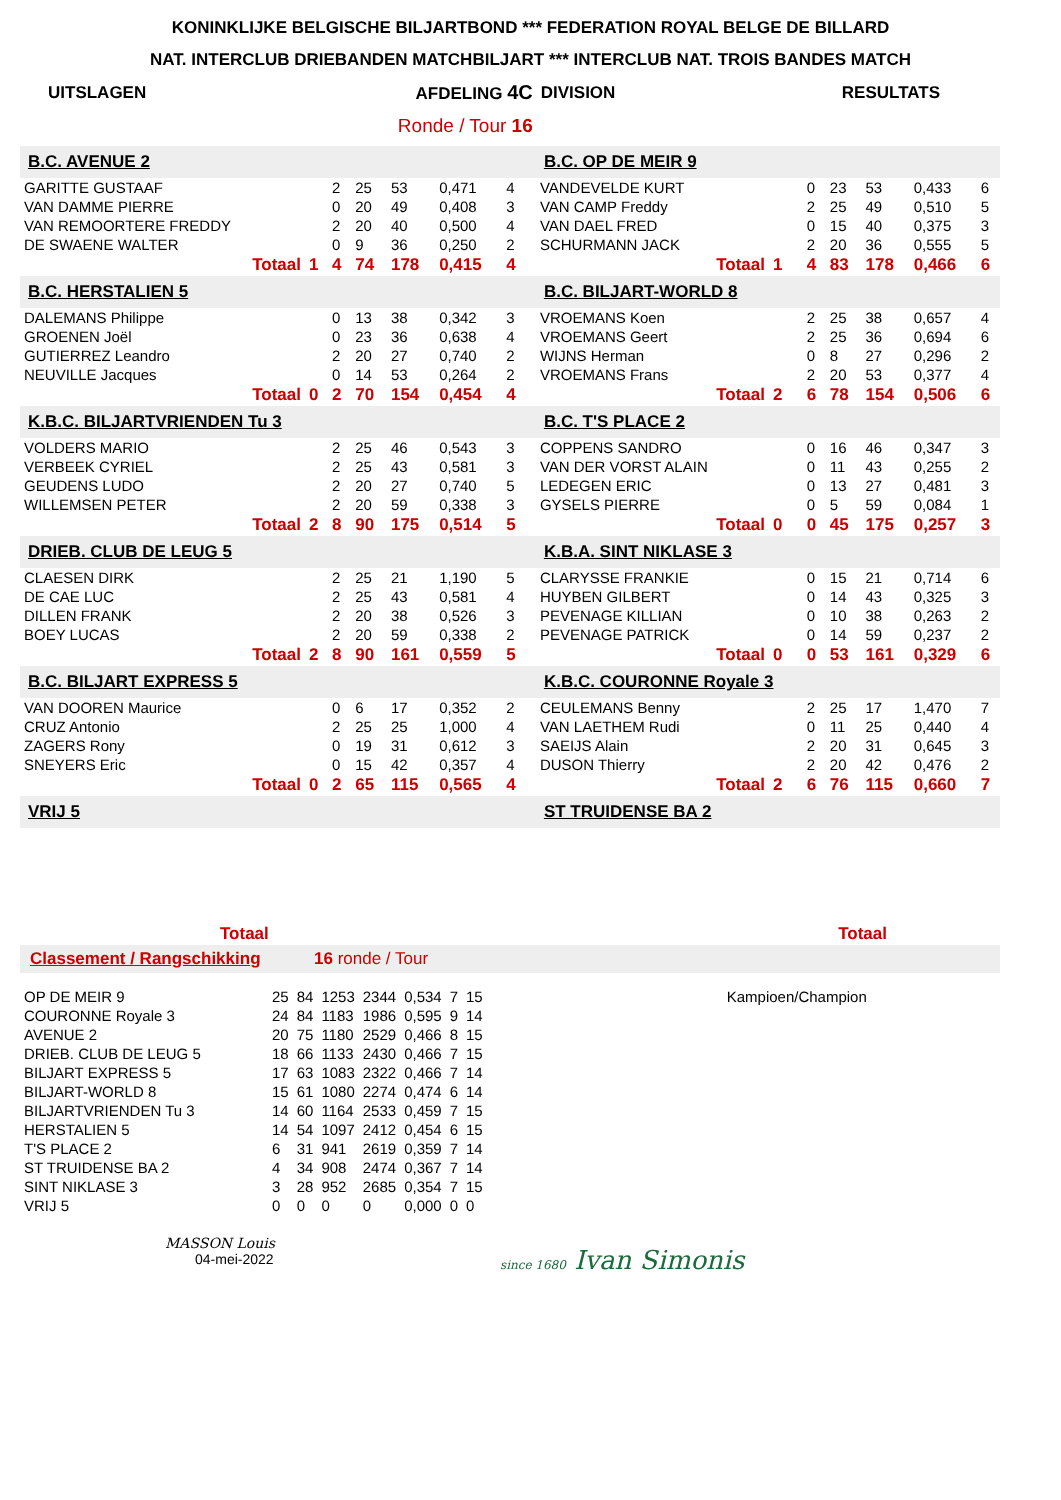KONINKLIJKE BELGISCHE BILJARTBOND *** FEDERATION ROYAL BELGE DE BILLARD
NAT. INTERCLUB DRIEBANDEN MATCHBILJART *** INTERCLUB NAT. TROIS BANDES MATCH
| UITSLAGEN | AFDELING 4C | DIVISION | RESULTATS |
| | Ronde / Tour 16 | | |
| B.C. AVENUE 2 | | | | | | | | B.C. OP DE MEIR 9 | | | | | | | |
| GARITTE GUSTAAF | | 2 | 25 | 53 | 0,471 | 4 | | VANDEVELDE KURT | | | 0 | 23 | 53 | 0,433 | 6 |
| VAN DAMME PIERRE | | 0 | 20 | 49 | 0,408 | 3 | | VAN CAMP Freddy | | | 2 | 25 | 49 | 0,510 | 5 |
| VAN REMOORTERE FREDDY | | 2 | 20 | 40 | 0,500 | 4 | | VAN DAEL FRED | | | 0 | 15 | 40 | 0,375 | 3 |
| DE SWAENE WALTER | | 0 | 9 | 36 | 0,250 | 2 | | SCHURMANN JACK | | | 2 | 20 | 36 | 0,555 | 5 |
| Totaal | 1 | 4 | 74 | 178 | 0,415 | 4 | | Totaal | 1 | | 4 | 83 | 178 | 0,466 | 6 |
| B.C. HERSTALIEN 5 | | | | | | | | B.C. BILJART-WORLD 8 | | | | | | | |
| DALEMANS Philippe | | 0 | 13 | 38 | 0,342 | 3 | | VROEMANS Koen | | | 2 | 25 | 38 | 0,657 | 4 |
| GROENEN Joël | | 0 | 23 | 36 | 0,638 | 4 | | VROEMANS Geert | | | 2 | 25 | 36 | 0,694 | 6 |
| GUTIERREZ Leandro | | 2 | 20 | 27 | 0,740 | 2 | | WIJNS Herman | | | 0 | 8 | 27 | 0,296 | 2 |
| NEUVILLE Jacques | | 0 | 14 | 53 | 0,264 | 2 | | VROEMANS Frans | | | 2 | 20 | 53 | 0,377 | 4 |
| Totaal | 0 | 2 | 70 | 154 | 0,454 | 4 | | Totaal | 2 | | 6 | 78 | 154 | 0,506 | 6 |
| K.B.C. BILJARTVRIENDEN Tu 3 | | | | | | | | B.C. T'S PLACE 2 | | | | | | | |
| VOLDERS MARIO | | 2 | 25 | 46 | 0,543 | 3 | | COPPENS SANDRO | | | 0 | 16 | 46 | 0,347 | 3 |
| VERBEEK CYRIEL | | 2 | 25 | 43 | 0,581 | 3 | | VAN DER VORST ALAIN | | | 0 | 11 | 43 | 0,255 | 2 |
| GEUDENS LUDO | | 2 | 20 | 27 | 0,740 | 5 | | LEDEGEN ERIC | | | 0 | 13 | 27 | 0,481 | 3 |
| WILLEMSEN PETER | | 2 | 20 | 59 | 0,338 | 3 | | GYSELS PIERRE | | | 0 | 5 | 59 | 0,084 | 1 |
| Totaal | 2 | 8 | 90 | 175 | 0,514 | 5 | | Totaal | 0 | | 0 | 45 | 175 | 0,257 | 3 |
| DRIEB. CLUB DE LEUG 5 | | | | | | | | K.B.A. SINT NIKLASE 3 | | | | | | | |
| CLAESEN DIRK | | 2 | 25 | 21 | 1,190 | 5 | | CLARYSSE FRANKIE | | | 0 | 15 | 21 | 0,714 | 6 |
| DE CAE LUC | | 2 | 25 | 43 | 0,581 | 4 | | HUYBEN GILBERT | | | 0 | 14 | 43 | 0,325 | 3 |
| DILLEN FRANK | | 2 | 20 | 38 | 0,526 | 3 | | PEVENAGE KILLIAN | | | 0 | 10 | 38 | 0,263 | 2 |
| BOEY LUCAS | | 2 | 20 | 59 | 0,338 | 2 | | PEVENAGE PATRICK | | | 0 | 14 | 59 | 0,237 | 2 |
| Totaal | 2 | 8 | 90 | 161 | 0,559 | 5 | | Totaal | 0 | | 0 | 53 | 161 | 0,329 | 6 |
| B.C. BILJART EXPRESS 5 | | | | | | | | K.B.C. COURONNE Royale 3 | | | | | | | |
| VAN DOOREN Maurice | | 0 | 6 | 17 | 0,352 | 2 | | CEULEMANS Benny | | | 2 | 25 | 17 | 1,470 | 7 |
| CRUZ Antonio | | 2 | 25 | 25 | 1,000 | 4 | | VAN LAETHEM Rudi | | | 0 | 11 | 25 | 0,440 | 4 |
| ZAGERS Rony | | 0 | 19 | 31 | 0,612 | 3 | | SAEIJS Alain | | | 2 | 20 | 31 | 0,645 | 3 |
| SNEYERS Eric | | 0 | 15 | 42 | 0,357 | 4 | | DUSON Thierry | | | 2 | 20 | 42 | 0,476 | 2 |
| Totaal | 0 | 2 | 65 | 115 | 0,565 | 4 | | Totaal | 2 | | 6 | 76 | 115 | 0,660 | 7 |
| VRIJ 5 | | | | | | | | ST TRUIDENSE BA 2 | | | | | | | |
| Totaal | Totaal |
| Classement / Rangschikking | 16 ronde / Tour |
| OP DE MEIR 9 | 25 | 84 | 1253 | 2344 | 0,534 | 7 | 15 | Kampioen/Champion |
| COURONNE Royale 3 | 24 | 84 | 1183 | 1986 | 0,595 | 9 | 14 | |
| AVENUE 2 | 20 | 75 | 1180 | 2529 | 0,466 | 8 | 15 | |
| DRIEB. CLUB DE LEUG 5 | 18 | 66 | 1133 | 2430 | 0,466 | 7 | 15 | |
| BILJART EXPRESS 5 | 17 | 63 | 1083 | 2322 | 0,466 | 7 | 14 | |
| BILJART-WORLD 8 | 15 | 61 | 1080 | 2274 | 0,474 | 6 | 14 | |
| BILJARTVRIENDEN Tu 3 | 14 | 60 | 1164 | 2533 | 0,459 | 7 | 15 | |
| HERSTALIEN 5 | 14 | 54 | 1097 | 2412 | 0,454 | 6 | 15 | |
| T'S PLACE 2 | 6 | 31 | 941 | 2619 | 0,359 | 7 | 14 | |
| ST TRUIDENSE BA 2 | 4 | 34 | 908 | 2474 | 0,367 | 7 | 14 | |
| SINT NIKLASE 3 | 3 | 28 | 952 | 2685 | 0,354 | 7 | 15 | |
| VRIJ 5 | 0 | 0 | 0 | 0 | 0,000 | 0 | 0 | |
MASSON Louis
04-mei-2022
since 1680 Ivan Simonis